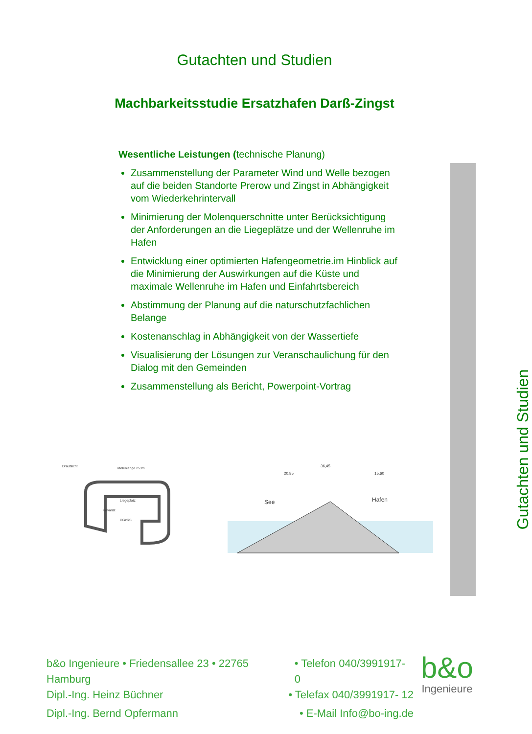Gutachten und Studien
Machbarkeitsstudie Ersatzhafen Darß-Zingst
Wesentliche Leistungen (technische Planung)
Zusammenstellung der Parameter Wind und Welle bezogen auf die beiden Standorte Prerow und Zingst in Abhängigkeit vom Wiederkehrintervall
Minimierung der Molenquerschnitte unter Berücksichtigung der Anforderungen an die Liegeplätze und der Wellenruhe im Hafen
Entwicklung einer optimierten Hafengeometrie.im Hinblick auf die Minimierung der Auswirkungen auf die Küste und maximale Wellenruhe im Hafen und Einfahrtsbereich
Abstimmung der Planung auf die naturschutzfachlichen Belange
Kostenanschlag in Abhängigkeit von der Wassertiefe
Visualisierung der Lösungen zur Veranschaulichung für den Dialog mit den Gemeinden
Zusammenstellung als Bericht, Powerpoint-Vortrag
Gutachten und Studien
Draufsicht
Molenlänge 253m
Liegeplatz
Havarist
DGzRS
See
Hafen
36,45
20,85
15,60
b&o Ingenieure • Friedensallee 23 • 22765 Hamburg • Telefon 040/3991917- 0
Dipl.-Ing. Heinz Büchner • Telefax 040/3991917- 12
Dipl.-Ing. Bernd Opfermann • E-Mail Info@bo-ing.de
b&o
Ingenieure